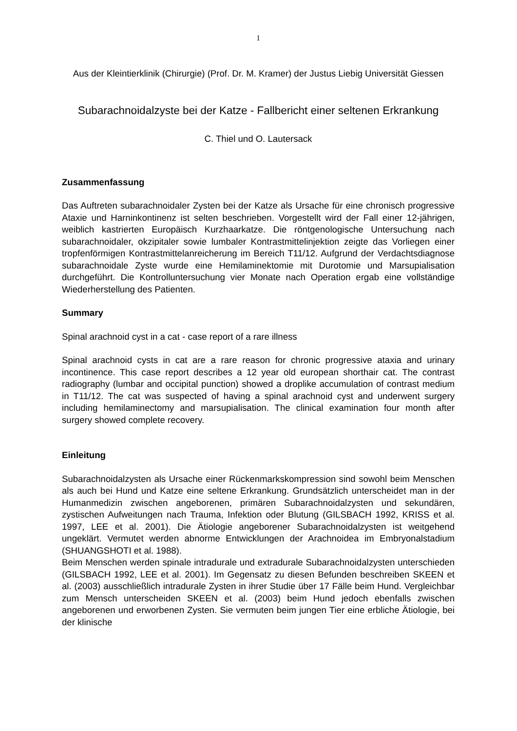1
Aus der Kleintierklinik (Chirurgie) (Prof. Dr. M. Kramer) der Justus Liebig Universität Giessen
Subarachnoidalzyste bei der Katze - Fallbericht einer seltenen Erkrankung
C. Thiel und O. Lautersack
Zusammenfassung
Das Auftreten subarachnoidaler Zysten bei der Katze als Ursache für eine chronisch progressive Ataxie und Harninkontinenz ist selten beschrieben. Vorgestellt wird der Fall einer 12-jährigen, weiblich kastrierten Europäisch Kurzhaarkatze. Die röntgenologische Untersuchung nach subarachnoidaler, okzipitaler sowie lumbaler Kontrastmittelinjektion zeigte das Vorliegen einer tropfenförmigen Kontrastmittelanreicherung im Bereich T11/12. Aufgrund der Verdachtsdiagnose subarachnoidale Zyste wurde eine Hemilaminektomie mit Durotomie und Marsupialisation durchgeführt. Die Kontrolluntersuchung vier Monate nach Operation ergab eine vollständige Wiederherstellung des Patienten.
Summary
Spinal arachnoid cyst in a cat - case report of a rare illness
Spinal arachnoid cysts in cat are a rare reason for chronic progressive ataxia and urinary incontinence. This case report describes a 12 year old european shorthair cat. The contrast radiography (lumbar and occipital punction) showed a droplike accumulation of contrast medium in T11/12. The cat was suspected of having a spinal arachnoid cyst and underwent surgery including hemilaminectomy and marsupialisation. The clinical examination four month after surgery showed complete recovery.
Einleitung
Subarachnoidalzysten als Ursache einer Rückenmarkskompression sind sowohl beim Menschen als auch bei Hund und Katze eine seltene Erkrankung. Grundsätzlich unterscheidet man in der Humanmedizin zwischen angeborenen, primären Subarachnoidalzysten und sekundären, zystischen Aufweitungen nach Trauma, Infektion oder Blutung (GILSBACH 1992, KRISS et al. 1997, LEE et al. 2001). Die Ätiologie angeborener Subarachnoidalzysten ist weitgehend ungeklärt. Vermutet werden abnorme Entwicklungen der Arachnoidea im Embryonalstadium (SHUANGSHOTI et al. 1988).
Beim Menschen werden spinale intradurale und extradurale Subarachnoidalzysten unterschieden (GILSBACH 1992, LEE et al. 2001). Im Gegensatz zu diesen Befunden beschreiben SKEEN et al. (2003) ausschließlich intradurale Zysten in ihrer Studie über 17 Fälle beim Hund. Vergleichbar zum Mensch unterscheiden SKEEN et al. (2003) beim Hund jedoch ebenfalls zwischen angeborenen und erworbenen Zysten. Sie vermuten beim jungen Tier eine erbliche Ätiologie, bei der klinische